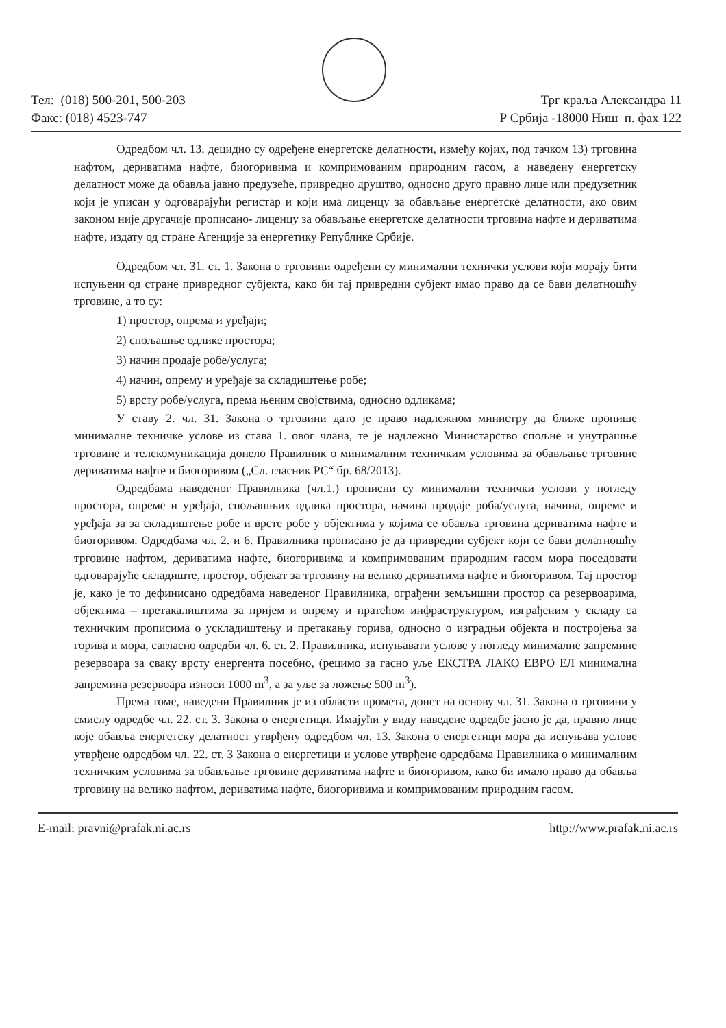Тел: (018) 500-201, 500-203
Факс: (018) 4523-747
Трг краља Александра 11
Р Србија -18000 Ниш п. фах 122
Одредбом чл. 13. децидно су одређене енергетске делатности, између којих, под тачком 13) трговина нафтом, дериватима нафте, биогоривима и компримованим природним гасом, а наведену енергетску делатност може да обавља јавно предузеће, привредно друштво, односно друго правно лице или предузетник који је уписан у одговарајући регистар и који има лиценцу за обављање енергетске делатности, ако овим законом није другачије прописано- лиценцу за обављање енергетске делатности трговина нафте и дериватима нафте, издату од стране Агенције за енергетику Републике Србије.
Одредбом чл. 31. ст. 1. Закона о трговини одређени су минимални технички услови који морају бити испуњени од стране привредног субјекта, како би тај привредни субјект имао право да се бави делатношћу трговине, а то су:
1) простор, опрема и уређаји;
2) спољашње одлике простора;
3) начин продаје робе/услуга;
4) начин, опрему и уређаје за складиштење робе;
5) врсту робе/услуга, према њеним својствима, односно одликама;
У ставу 2. чл. 31. Закона о трговини дато је право надлежном министру да ближе пропише минималне техничке услове из става 1. овог члана, те је надлежно Министарство спољне и унутрашње трговине и телекомуникација донело Правилник о минималним техничким условима за обављање трговине дериватима нафте и биогоривом („Сл. гласник РС“ бр. 68/2013).
Одредбама наведеног Правилника (чл.1.) прописни су минимални технички услови у погледу простора, опреме и уређаја, спољашњих одлика простора, начина продаје роба/услуга, начина, опреме и уређаја за за складиштење робе и врсте робе у објектима у којима се обавља трговина дериватима нафте и биогоривом. Одредбама чл. 2. и 6. Правилника прописано је да привредни субјект који се бави делатношћу трговине нафтом, дериватима нафте, биогоривима и компримованим природним гасом мора поседовати одговарајуће складиште, простор, објекат за трговину на велико дериватима нафте и биогоривом. Тај простор је, како је то дефинисано одредбама наведеног Правилника, ограђени земљишни простор са резервоарима, објектима – претакалиштима за пријем и опрему и пратећом инфраструктуром, изграђеним у складу са техничким прописима о ускладиштењу и претакању горива, односно о изградњи објекта и постројења за горива и мора, сагласно одредби чл. 6. ст. 2. Правилника, испуњавати услове у погледу минималне запремине резервоара за сваку врсту енергента посебно, (рецимо за гасно уље ЕКСТРА ЛАКО ЕВРО ЕЛ минимална запремина резервоара износи 1000 m<sup>3</sup>, а за уље за ложење 500 m<sup>3</sup>).
Према томе, наведени Правилник је из области промета, донет на основу чл. 31. Закона о трговини у смислу одредбе чл. 22. ст. 3. Закона о енергетици. Имајући у виду наведене одредбе јасно је да, правно лице које обавља енергетску делатност утврђену одредбом чл. 13. Закона о енергетици мора да испуњава услове утврђене одредбом чл. 22. ст. 3 Закона о енергетици и услове утврђене одредбама Правилника о минималним техничким условима за обављање трговине дериватима нафте и биогоривом, како би имало право да обавља трговину на велико нафтом, дериватима нафте, биогоривима и компримованим природним гасом.
E-mail: pravni@prafak.ni.ac.rs http://www.prafak.ni.ac.rs